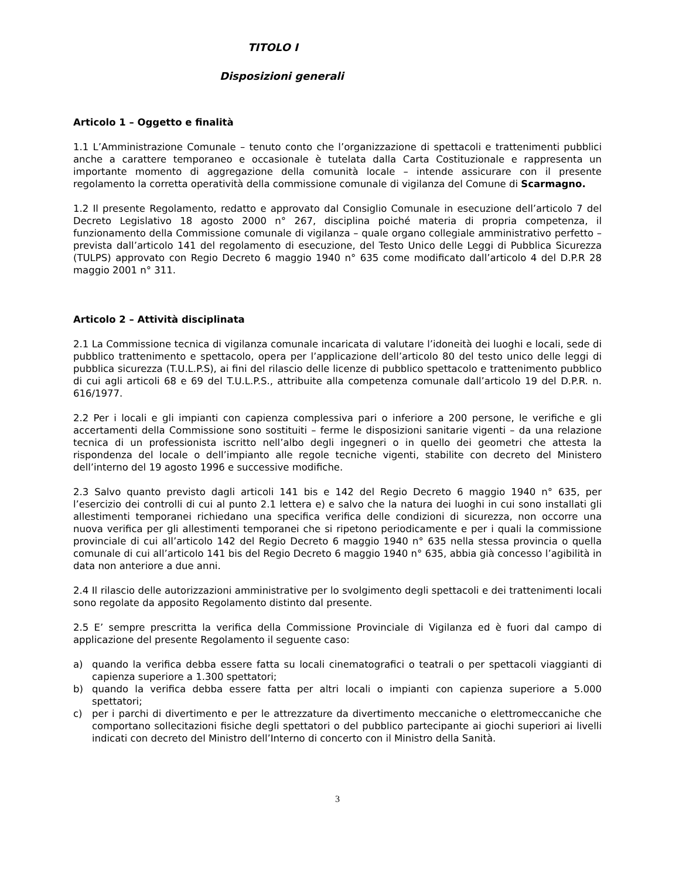TITOLO I
Disposizioni generali
Articolo 1 – Oggetto e finalità
1.1 L’Amministrazione Comunale – tenuto conto che l’organizzazione di spettacoli e trattenimenti pubblici anche a carattere temporaneo e occasionale è tutelata dalla Carta Costituzionale e rappresenta un importante momento di aggregazione della comunità locale – intende assicurare con il presente regolamento la corretta operatività della commissione comunale di vigilanza del Comune di Scarmagno.
1.2 Il presente Regolamento, redatto e approvato dal Consiglio Comunale in esecuzione dell’articolo 7 del Decreto Legislativo 18 agosto 2000 n° 267, disciplina poiché materia di propria competenza, il funzionamento della Commissione comunale di vigilanza – quale organo collegiale amministrativo perfetto – prevista dall’articolo 141 del regolamento di esecuzione, del Testo Unico delle Leggi di Pubblica Sicurezza (TULPS) approvato con Regio Decreto 6 maggio 1940 n° 635 come modificato dall’articolo 4 del D.P.R 28 maggio 2001 n° 311.
Articolo 2 – Attività disciplinata
2.1 La Commissione tecnica di vigilanza comunale incaricata di valutare l’idoneità dei luoghi e locali, sede di pubblico trattenimento e spettacolo, opera per l’applicazione dell’articolo 80 del testo unico delle leggi di pubblica sicurezza (T.U.L.P.S), ai fini del rilascio delle licenze di pubblico spettacolo e trattenimento pubblico di cui agli articoli 68 e 69 del T.U.L.P.S., attribuite alla competenza comunale dall’articolo 19 del D.P.R. n. 616/1977.
2.2 Per i locali e gli impianti con capienza complessiva pari o inferiore a 200 persone, le verifiche e gli accertamenti della Commissione sono sostituiti – ferme le disposizioni sanitarie vigenti – da una relazione tecnica di un professionista iscritto nell’albo degli ingegneri o in quello dei geometri che attesta la rispondenza del locale o dell’impianto alle regole tecniche vigenti, stabilite con decreto del Ministero dell’interno del 19 agosto 1996 e successive modifiche.
2.3 Salvo quanto previsto dagli articoli 141 bis e 142 del Regio Decreto 6 maggio 1940 n° 635, per l’esercizio dei controlli di cui al punto 2.1 lettera e) e salvo che la natura dei luoghi in cui sono installati gli allestimenti temporanei richiedano una specifica verifica delle condizioni di sicurezza, non occorre una nuova verifica per gli allestimenti temporanei che si ripetono periodicamente e per i quali la commissione provinciale di cui all’articolo 142 del Regio Decreto 6 maggio 1940 n° 635 nella stessa provincia o quella comunale di cui all’articolo 141 bis del Regio Decreto 6 maggio 1940 n° 635, abbia già concesso l’agibilità in data non anteriore a due anni.
2.4 Il rilascio delle autorizzazioni amministrative per lo svolgimento degli spettacoli e dei trattenimenti locali sono regolate da apposito Regolamento distinto dal presente.
2.5 E’ sempre prescritta la verifica della Commissione Provinciale di Vigilanza ed è fuori dal campo di applicazione del presente Regolamento il seguente caso:
a) quando la verifica debba essere fatta su locali cinematografici o teatrali o per spettacoli viaggianti di capienza superiore a 1.300 spettatori;
b) quando la verifica debba essere fatta per altri locali o impianti con capienza superiore a 5.000 spettatori;
c) per i parchi di divertimento e per le attrezzature da divertimento meccaniche o elettromeccaniche che comportano sollecitazioni fisiche degli spettatori o del pubblico partecipante ai giochi superiori ai livelli indicati con decreto del Ministro dell’Interno di concerto con il Ministro della Sanità.
3